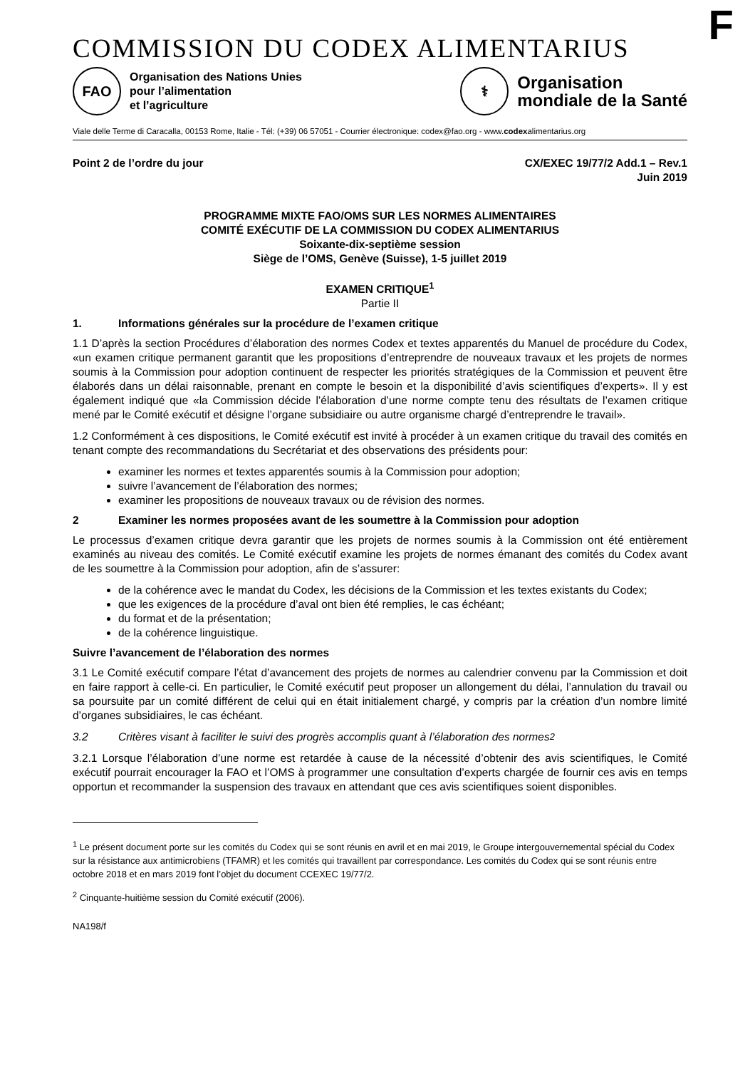F
COMMISSION DU CODEX ALIMENTARIUS
FAO
Organisation des Nations Unies
pour l’alimentation
et l’agriculture
⚕
Organisation
mondiale de la Santé
Viale delle Terme di Caracalla, 00153 Rome, Italie - Tél: (+39) 06 57051 - Courrier électronique: codex@fao.org - www.codexalimentarius.org
Point 2 de l’ordre du jour CX/EXEC 19/77/2 Add.1 – Rev.1
Juin 2019
PROGRAMME MIXTE FAO/OMS SUR LES NORMES ALIMENTAIRES
COMITÉ EXÉCUTIF DE LA COMMISSION DU CODEX ALIMENTARIUS
Soixante-dix-septième session
Siège de l’OMS, Genève (Suisse), 1-5 juillet 2019
EXAMEN CRITIQUE<sup>1</sup>
Partie II
1. Informations générales sur la procédure de l’examen critique
1.1 D’après la section Procédures d’élaboration des normes Codex et textes apparentés du Manuel de procédure du Codex, «un examen critique permanent garantit que les propositions d’entreprendre de nouveaux travaux et les projets de normes soumis à la Commission pour adoption continuent de respecter les priorités stratégiques de la Commission et peuvent être élaborés dans un délai raisonnable, prenant en compte le besoin et la disponibilité d’avis scientifiques d’experts». Il y est également indiqué que «la Commission décide l’élaboration d’une norme compte tenu des résultats de l’examen critique mené par le Comité exécutif et désigne l’organe subsidiaire ou autre organisme chargé d’entreprendre le travail».
1.2 Conformément à ces dispositions, le Comité exécutif est invité à procéder à un examen critique du travail des comités en tenant compte des recommandations du Secrétariat et des observations des présidents pour:
examiner les normes et textes apparentés soumis à la Commission pour adoption;
suivre l’avancement de l’élaboration des normes;
examiner les propositions de nouveaux travaux ou de révision des normes.
2 Examiner les normes proposées avant de les soumettre à la Commission pour adoption
Le processus d’examen critique devra garantir que les projets de normes soumis à la Commission ont été entièrement examinés au niveau des comités. Le Comité exécutif examine les projets de normes émanant des comités du Codex avant de les soumettre à la Commission pour adoption, afin de s’assurer:
de la cohérence avec le mandat du Codex, les décisions de la Commission et les textes existants du Codex;
que les exigences de la procédure d’aval ont bien été remplies, le cas échéant;
du format et de la présentation;
de la cohérence linguistique.
Suivre l’avancement de l’élaboration des normes
3.1 Le Comité exécutif compare l’état d’avancement des projets de normes au calendrier convenu par la Commission et doit en faire rapport à celle-ci. En particulier, le Comité exécutif peut proposer un allongement du délai, l’annulation du travail ou sa poursuite par un comité différent de celui qui en était initialement chargé, y compris par la création d’un nombre limité d’organes subsidiaires, le cas échéant.
3.2 Critères visant à faciliter le suivi des progrès accomplis quant à l’élaboration des normes<sup>2</sup>
3.2.1 Lorsque l’élaboration d’une norme est retardée à cause de la nécessité d’obtenir des avis scientifiques, le Comité exécutif pourrait encourager la FAO et l’OMS à programmer une consultation d’experts chargée de fournir ces avis en temps opportun et recommander la suspension des travaux en attendant que ces avis scientifiques soient disponibles.
<sup>1</sup> Le présent document porte sur les comités du Codex qui se sont réunis en avril et en mai 2019, le Groupe intergouvernemental spécial du Codex sur la résistance aux antimicrobiens (TFAMR) et les comités qui travaillent par correspondance. Les comités du Codex qui se sont réunis entre octobre 2018 et en mars 2019 font l’objet du document CCEXEC 19/77/2.
<sup>2</sup> Cinquante-huitième session du Comité exécutif (2006).
NA198/f